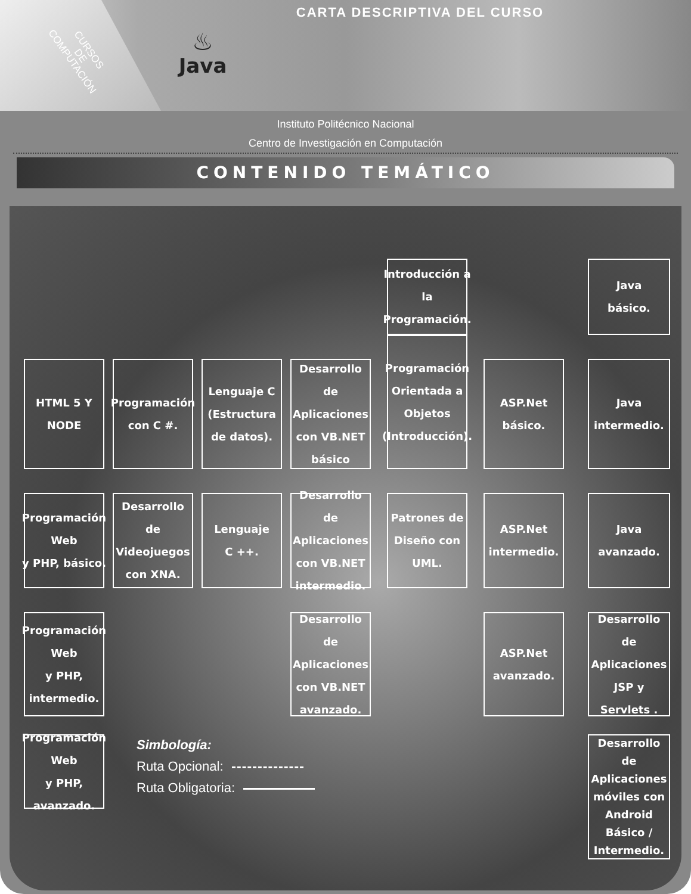CURSOS
DE
COMPUTACIÓN
♨
Java
CARTA DESCRIPTIVA DEL CURSO
Instituto Politécnico Nacional
Centro de Investigación en Computación
CONTENIDO TEMÁTICO
Introducción a la
Programación.
Java
básico.
HTML 5 Y
NODE
Programación
con C #.
Lenguaje C
(Estructura de datos).
Desarrollo de
Aplicaciones
con VB.NET básico
Programación
Orientada a
Objetos
(Introducción).
ASP.Net
básico.
Java
intermedio.
Programación Web
y PHP, básico.
Desarrollo de
Videojuegos
con XNA.
Lenguaje
C ++.
Desarrollo de
Aplicaciones
con VB.NET intermedio.
Patrones de
Diseño con UML.
ASP.Net
intermedio.
Java
avanzado.
Programación Web
y PHP, intermedio.
Desarrollo de
Aplicaciones
con VB.NET
avanzado.
ASP.Net
avanzado.
Desarrollo de
Aplicaciones JSP y Servlets .
Programación Web
y PHP, avanzado.
Simbología:
Ruta Opcional:
Ruta Obligatoria:
Desarrollo de
Aplicaciones móviles con Android Básico / Intermedio.